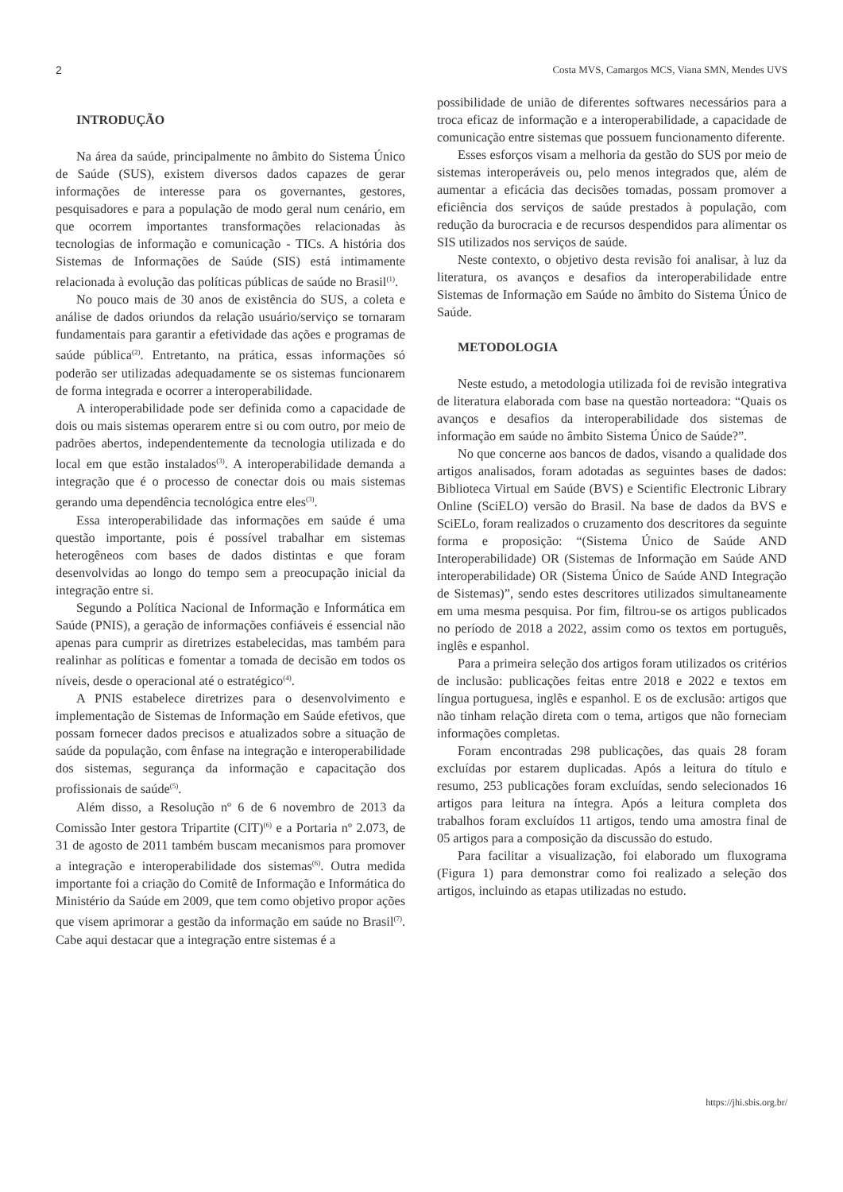2 Costa MVS, Camargos MCS, Viana SMN, Mendes UVS
INTRODUÇÃO
Na área da saúde, principalmente no âmbito do Sistema Único de Saúde (SUS), existem diversos dados capazes de gerar informações de interesse para os governantes, gestores, pesquisadores e para a população de modo geral num cenário, em que ocorrem importantes transformações relacionadas às tecnologias de informação e comunicação - TICs. A história dos Sistemas de Informações de Saúde (SIS) está intimamente relacionada à evolução das políticas públicas de saúde no Brasil<sup>(1)</sup>.
No pouco mais de 30 anos de existência do SUS, a coleta e análise de dados oriundos da relação usuário/serviço se tornaram fundamentais para garantir a efetividade das ações e programas de saúde pública<sup>(2)</sup>. Entretanto, na prática, essas informações só poderão ser utilizadas adequadamente se os sistemas funcionarem de forma integrada e ocorrer a interoperabilidade.
A interoperabilidade pode ser definida como a capacidade de dois ou mais sistemas operarem entre si ou com outro, por meio de padrões abertos, independentemente da tecnologia utilizada e do local em que estão instalados<sup>(3)</sup>. A interoperabilidade demanda a integração que é o processo de conectar dois ou mais sistemas gerando uma dependência tecnológica entre eles<sup>(3)</sup>.
Essa interoperabilidade das informações em saúde é uma questão importante, pois é possível trabalhar em sistemas heterogêneos com bases de dados distintas e que foram desenvolvidas ao longo do tempo sem a preocupação inicial da integração entre si.
Segundo a Política Nacional de Informação e Informática em Saúde (PNIS), a geração de informações confiáveis é essencial não apenas para cumprir as diretrizes estabelecidas, mas também para realinhar as políticas e fomentar a tomada de decisão em todos os níveis, desde o operacional até o estratégico<sup>(4)</sup>.
A PNIS estabelece diretrizes para o desenvolvimento e implementação de Sistemas de Informação em Saúde efetivos, que possam fornecer dados precisos e atualizados sobre a situação de saúde da população, com ênfase na integração e interoperabilidade dos sistemas, segurança da informação e capacitação dos profissionais de saúde<sup>(5)</sup>.
Além disso, a Resolução nº 6 de 6 novembro de 2013 da Comissão Inter gestora Tripartite (CIT)<sup>(6)</sup> e a Portaria nº 2.073, de 31 de agosto de 2011 também buscam mecanismos para promover a integração e interoperabilidade dos sistemas<sup>(6)</sup>. Outra medida importante foi a criação do Comitê de Informação e Informática do Ministério da Saúde em 2009, que tem como objetivo propor ações que visem aprimorar a gestão da informação em saúde no Brasil<sup>(7)</sup>. Cabe aqui destacar que a integração entre sistemas é a
possibilidade de união de diferentes softwares necessários para a troca eficaz de informação e a interoperabilidade, a capacidade de comunicação entre sistemas que possuem funcionamento diferente.
Esses esforços visam a melhoria da gestão do SUS por meio de sistemas interoperáveis ou, pelo menos integrados que, além de aumentar a eficácia das decisões tomadas, possam promover a eficiência dos serviços de saúde prestados à população, com redução da burocracia e de recursos despendidos para alimentar os SIS utilizados nos serviços de saúde.
Neste contexto, o objetivo desta revisão foi analisar, à luz da literatura, os avanços e desafios da interoperabilidade entre Sistemas de Informação em Saúde no âmbito do Sistema Único de Saúde.
METODOLOGIA
Neste estudo, a metodologia utilizada foi de revisão integrativa de literatura elaborada com base na questão norteadora: “Quais os avanços e desafios da interoperabilidade dos sistemas de informação em saúde no âmbito Sistema Único de Saúde?”.
No que concerne aos bancos de dados, visando a qualidade dos artigos analisados, foram adotadas as seguintes bases de dados: Biblioteca Virtual em Saúde (BVS) e Scientific Electronic Library Online (SciELO) versão do Brasil. Na base de dados da BVS e SciELo, foram realizados o cruzamento dos descritores da seguinte forma e proposição: “(Sistema Único de Saúde AND Interoperabilidade) OR (Sistemas de Informação em Saúde AND interoperabilidade) OR (Sistema Único de Saúde AND Integração de Sistemas)”, sendo estes descritores utilizados simultaneamente em uma mesma pesquisa. Por fim, filtrou-se os artigos publicados no período de 2018 a 2022, assim como os textos em português, inglês e espanhol.
Para a primeira seleção dos artigos foram utilizados os critérios de inclusão: publicações feitas entre 2018 e 2022 e textos em língua portuguesa, inglês e espanhol. E os de exclusão: artigos que não tinham relação direta com o tema, artigos que não forneciam informações completas.
Foram encontradas 298 publicações, das quais 28 foram excluídas por estarem duplicadas. Após a leitura do título e resumo, 253 publicações foram excluídas, sendo selecionados 16 artigos para leitura na íntegra. Após a leitura completa dos trabalhos foram excluídos 11 artigos, tendo uma amostra final de 05 artigos para a composição da discussão do estudo.
Para facilitar a visualização, foi elaborado um fluxograma (Figura 1) para demonstrar como foi realizado a seleção dos artigos, incluindo as etapas utilizadas no estudo.
https://jhi.sbis.org.br/